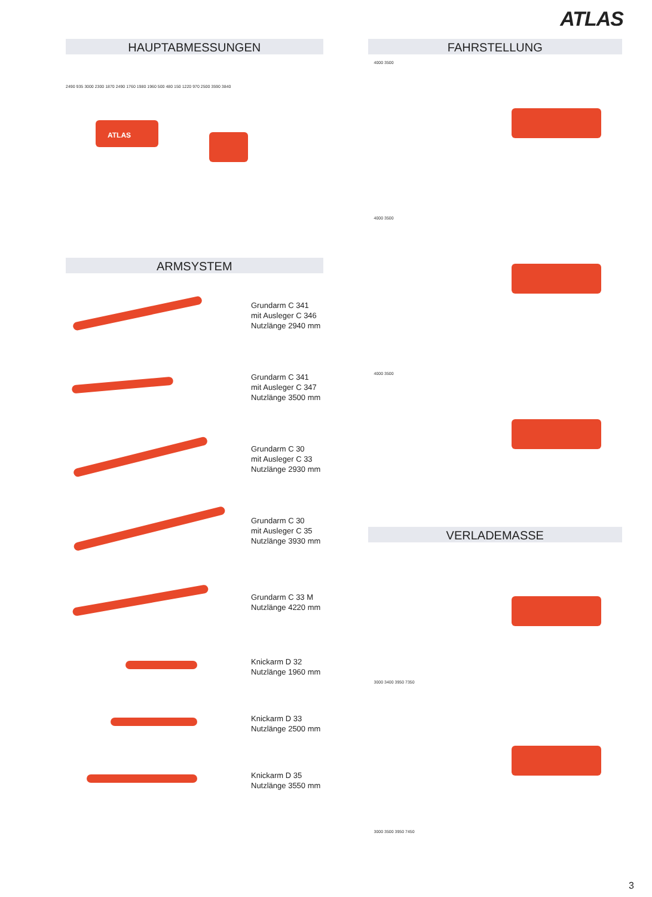ATLAS
HAUPTABMESSUNGEN
2490 935 3000 2300 1870 2490 1760 1980 1960 500 480 150 1220 970 2500 3590 3840
ATLAS
ARMSYSTEM
Grundarm C 341
mit Ausleger C 346
Nutzlänge 2940 mm
Grundarm C 341
mit Ausleger C 347
Nutzlänge 3500 mm
Grundarm C 30
mit Ausleger C 33
Nutzlänge 2930 mm
Grundarm C 30
mit Ausleger C 35
Nutzlänge 3930 mm
Grundarm C 33 M
Nutzlänge 4220 mm
Knickarm D 32
Nutzlänge 1960 mm
Knickarm D 33
Nutzlänge 2500 mm
Knickarm D 35
Nutzlänge 3550 mm
FAHRSTELLUNG
4000 3500
4000 3500
4000 3500
VERLADEMASSE
3000 3400 3950 7350
3000 3500 3950 7450
3